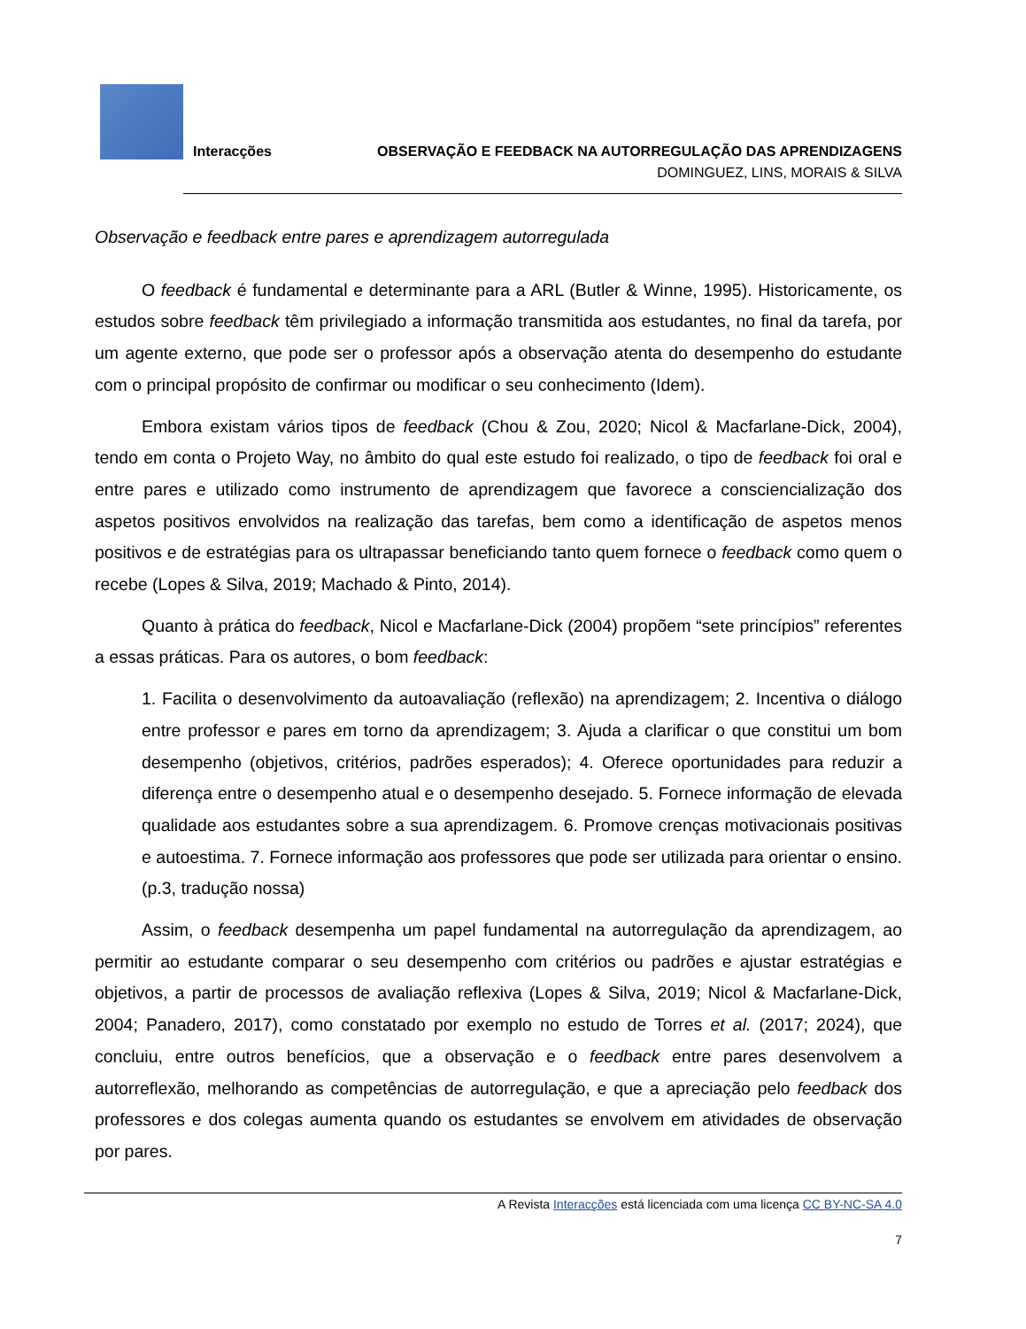Interacções OBSERVAÇÃO E FEEDBACK NA AUTORREGULAÇÃO DAS APRENDIZAGENS
DOMINGUEZ, LINS, MORAIS & SILVA
Observação e feedback entre pares e aprendizagem autorregulada
O feedback é fundamental e determinante para a ARL (Butler & Winne, 1995). Historicamente, os estudos sobre feedback têm privilegiado a informação transmitida aos estudantes, no final da tarefa, por um agente externo, que pode ser o professor após a observação atenta do desempenho do estudante com o principal propósito de confirmar ou modificar o seu conhecimento (Idem).
Embora existam vários tipos de feedback (Chou & Zou, 2020; Nicol & Macfarlane-Dick, 2004), tendo em conta o Projeto Way, no âmbito do qual este estudo foi realizado, o tipo de feedback foi oral e entre pares e utilizado como instrumento de aprendizagem que favorece a consciencialização dos aspetos positivos envolvidos na realização das tarefas, bem como a identificação de aspetos menos positivos e de estratégias para os ultrapassar beneficiando tanto quem fornece o feedback como quem o recebe (Lopes & Silva, 2019; Machado & Pinto, 2014).
Quanto à prática do feedback, Nicol e Macfarlane-Dick (2004) propõem “sete princípios” referentes a essas práticas. Para os autores, o bom feedback:
1. Facilita o desenvolvimento da autoavaliação (reflexão) na aprendizagem; 2. Incentiva o diálogo entre professor e pares em torno da aprendizagem; 3. Ajuda a clarificar o que constitui um bom desempenho (objetivos, critérios, padrões esperados); 4. Oferece oportunidades para reduzir a diferença entre o desempenho atual e o desempenho desejado. 5. Fornece informação de elevada qualidade aos estudantes sobre a sua aprendizagem. 6. Promove crenças motivacionais positivas e autoestima. 7. Fornece informação aos professores que pode ser utilizada para orientar o ensino. (p.3, tradução nossa)
Assim, o feedback desempenha um papel fundamental na autorregulação da aprendizagem, ao permitir ao estudante comparar o seu desempenho com critérios ou padrões e ajustar estratégias e objetivos, a partir de processos de avaliação reflexiva (Lopes & Silva, 2019; Nicol & Macfarlane-Dick, 2004; Panadero, 2017), como constatado por exemplo no estudo de Torres et al. (2017; 2024), que concluiu, entre outros benefícios, que a observação e o feedback entre pares desenvolvem a autorreflexão, melhorando as competências de autorregulação, e que a apreciação pelo feedback dos professores e dos colegas aumenta quando os estudantes se envolvem em atividades de observação por pares.
A Revista Interacções está licenciada com uma licença CC BY-NC-SA 4.0
7